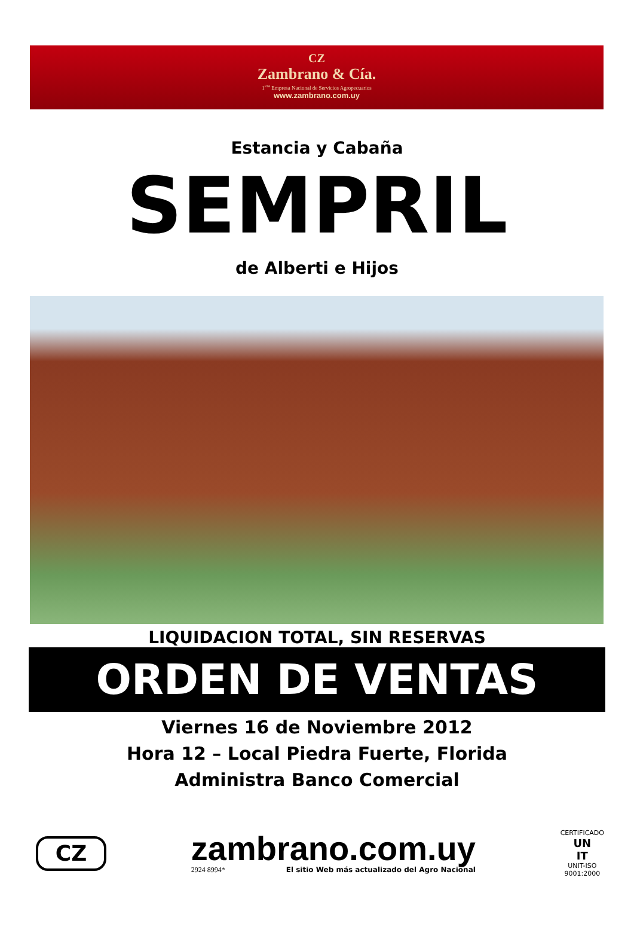CZ
Zambrano & Cía.
1<sup>era</sup> Empresa Nacional de Servicios Agropecuarios
www.zambrano.com.uy
Estancia y Cabaña
SEMPRIL
de Alberti e Hijos
LIQUIDACION TOTAL, SIN RESERVAS
ORDEN DE VENTAS
Viernes 16 de Noviembre 2012
Hora 12 – Local Piedra Fuerte, Florida
Administra Banco Comercial
CZ
zambrano.com.uy
2924 8994* El sitio Web más actualizado del Agro Nacional
CERTIFICADO
UN
IT
UNIT-ISO
9001:2000